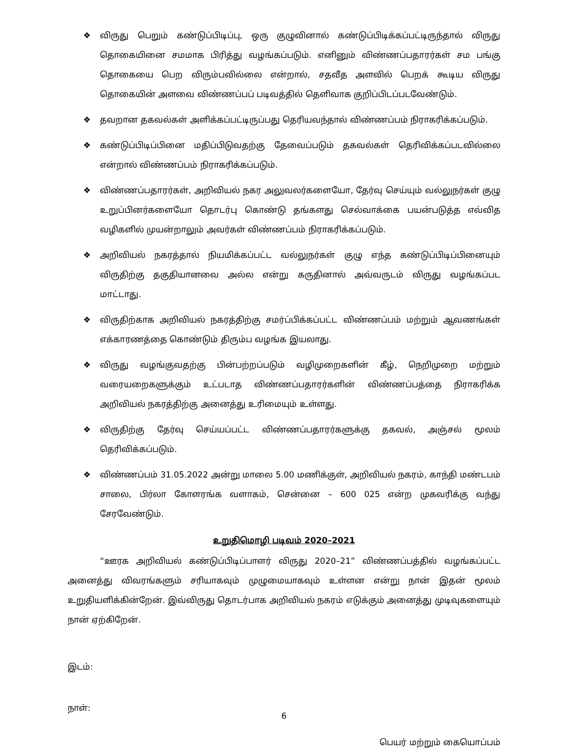❖ விருது பெறும் கண்டுப்பிடிப்பு, ஒரு குழுவினால் கண்டுப்பிடிக்கப்பட்டிருந்தால் விருது தொகையினை சமமாக பிரித்து வழங்கப்படும். எனினும் விண்ணப்பதாரர்கள் சம பங்கு தொகையை பெற விரும்பவில்லை என்றால், சதவீத அளவில் பெறக் கூடிய விருது தொகையின் அளவை விண்ணப்பப் படிவத்தில் தெளிவாக குறிப்பிடப்படவேண்டும்.
❖ தவறான தகவல்கள் அளிக்கப்பட்டிருப்பது தெரியவந்தால் விண்ணப்பம் நிராகரிக்கப்படும்.
❖ கண்டுப்பிடிப்பினை மதிப்பிடுவதற்கு தேவைப்படும் தகவல்கள் தெரிவிக்கப்படவில்லை என்றால் விண்ணப்பம் நிராகரிக்கப்படும்.
❖ விண்ணப்பதாரர்கள், அறிவியல் நகர அலுவலர்களையோ, தேர்வு செய்யும் வல்லுநர்கள் குழு உறுப்பினர்களையோ தொடர்பு கொண்டு தங்களது செல்வாக்கை பயன்படுத்த எவ்வித வழிகளில் முயன்றாலும் அவர்கள் விண்ணப்பம் நிராகரிக்கப்படும்.
❖ அறிவியல் நகரத்தால் நியமிக்கப்பட்ட வல்லுநர்கள் குழு எந்த கண்டுப்பிடிப்பினையும் விருதிற்கு தகுதியானவை அல்ல என்று கருதினால் அவ்வருடம் விருது வழங்கப்பட மாட்டாது.
❖ விருதிற்காக அறிவியல் நகரத்திற்கு சமர்ப்பிக்கப்பட்ட விண்ணப்பம் மற்றும் ஆவணங்கள் எக்காரணத்தை கொண்டும் திரும்ப வழங்க இயலாது.
❖ விருது வழங்குவதற்கு பின்பற்றப்படும் வழிமுறைகளின் கீழ், நெறிமுறை மற்றும் வரையறைகளுக்கும் உட்படாத விண்ணப்பதாரர்களின் விண்ணப்பத்தை நிராகரிக்க அறிவியல் நகரத்திற்கு அனைத்து உரிமையும் உள்ளது.
❖ விருதிற்கு தேர்வு செய்யப்பட்ட விண்ணப்பதாரர்களுக்கு தகவல், அஞ்சல் மூலம் தெரிவிக்கப்படும்.
❖ விண்ணப்பம் 31.05.2022 அன்று மாலை 5.00 மணிக்குள், அறிவியல் நகரம், காந்தி மண்டபம் சாலை, பிர்லா கோளரங்க வளாகம், சென்னை – 600 025 என்ற முகவரிக்கு வந்து சேரவேண்டும்.
உறுதிமொழி படிவம் 2020–2021
“ஊரக அறிவியல் கண்டுப்பிடிப்பாளர் விருது 2020–21” விண்ணப்பத்தில் வழங்கப்பட்ட அனைத்து விவரங்களும் சரியாகவும் முழுமையாகவும் உள்ளன என்று நான் இதன் மூலம் உறுதியளிக்கின்றேன். இவ்விருது தொடர்பாக அறிவியல் நகரம் எடுக்கும் அனைத்து முடிவுகளையும் நான் ஏற்கிறேன்.
இடம்:
நாள்:
பெயர் மற்றும் கையொப்பம்
6